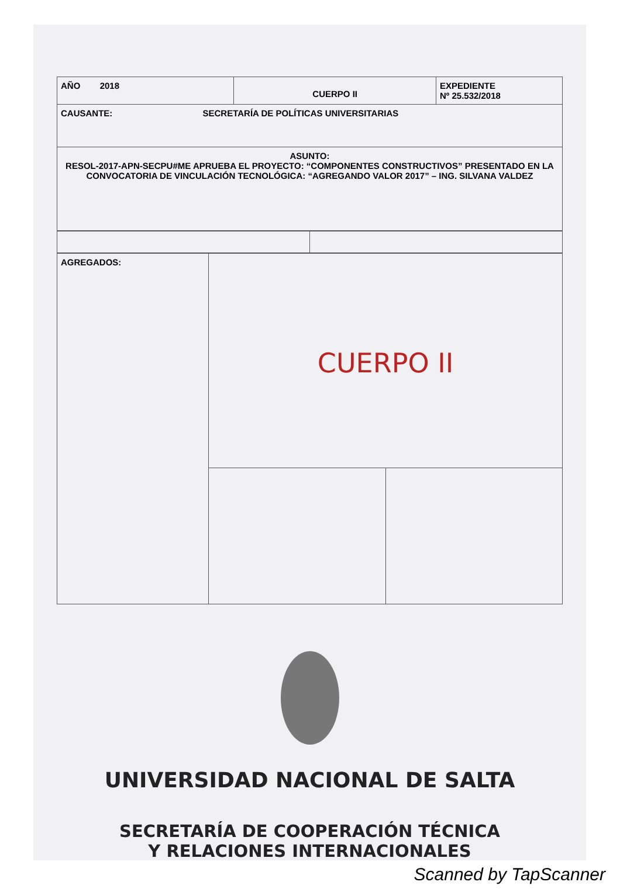| AÑO 2018 | CUERPO II | EXPEDIENTE Nº 25.532/2018 |
| CAUSANTE: SECRETARÍA DE POLÍTICAS UNIVERSITARIAS | | |
| ASUNTO: RESOL-2017-APN-SECPU#ME APRUEBA EL PROYECTO: “COMPONENTES CONSTRUCTIVOS” PRESENTADO EN LA CONVOCATORIA DE VINCULACIÓN TECNOLÓGICA: “AGREGANDO VALOR 2017” – ING. SILVANA VALDEZ | | |
| AGREGADOS: | CUERPO II | |
UNIVERSIDAD NACIONAL DE SALTA
SECRETARÍA DE COOPERACIÓN TÉCNICA
Y RELACIONES INTERNACIONALES
Scanned by TapScanner